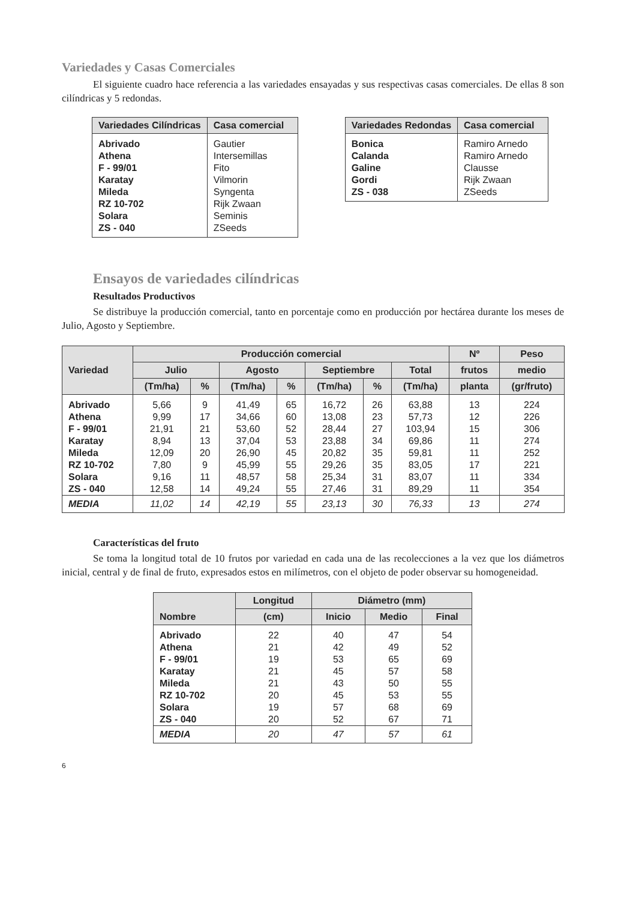Variedades y Casas Comerciales
El siguiente cuadro hace referencia a las variedades ensayadas y sus respectivas casas comerciales. De ellas 8 son cilíndricas y 5 redondas.
| Variedades Cilíndricas | Casa comercial |
| --- | --- |
| Abrivado | Gautier |
| Athena | Intersemillas |
| F - 99/01 | Fito |
| Karatay | Vilmorin |
| Mileda | Syngenta |
| RZ 10-702 | Rijk Zwaan |
| Solara | Seminis |
| ZS - 040 | ZSeeds |
| Variedades Redondas | Casa comercial |
| --- | --- |
| Bonica | Ramiro Arnedo |
| Calanda | Ramiro Arnedo |
| Galine | Clausse |
| Gordi | Rijk Zwaan |
| ZS - 038 | ZSeeds |
Ensayos de variedades cilíndricas
Resultados Productivos
Se distribuye la producción comercial, tanto en porcentaje como en producción por hectárea durante los meses de Julio, Agosto y Septiembre.
| Variedad | Producción comercial | | | | | | | Nº | Peso |
| --- | --- | --- | --- | --- | --- | --- | --- | --- | --- |
| | Julio | | Agosto | | Septiembre | | Total | frutos | medio |
| | (Tm/ha) | % | (Tm/ha) | % | (Tm/ha) | % | (Tm/ha) | planta | (gr/fruto) |
| Abrivado | 5,66 | 9 | 41,49 | 65 | 16,72 | 26 | 63,88 | 13 | 224 |
| Athena | 9,99 | 17 | 34,66 | 60 | 13,08 | 23 | 57,73 | 12 | 226 |
| F - 99/01 | 21,91 | 21 | 53,60 | 52 | 28,44 | 27 | 103,94 | 15 | 306 |
| Karatay | 8,94 | 13 | 37,04 | 53 | 23,88 | 34 | 69,86 | 11 | 274 |
| Mileda | 12,09 | 20 | 26,90 | 45 | 20,82 | 35 | 59,81 | 11 | 252 |
| RZ 10-702 | 7,80 | 9 | 45,99 | 55 | 29,26 | 35 | 83,05 | 17 | 221 |
| Solara | 9,16 | 11 | 48,57 | 58 | 25,34 | 31 | 83,07 | 11 | 334 |
| ZS - 040 | 12,58 | 14 | 49,24 | 55 | 27,46 | 31 | 89,29 | 11 | 354 |
| MEDIA | 11,02 | 14 | 42,19 | 55 | 23,13 | 30 | 76,33 | 13 | 274 |
Características del fruto
Se toma la longitud total de 10 frutos por variedad en cada una de las recolecciones a la vez que los diámetros inicial, central y de final de fruto, expresados estos en milímetros, con el objeto de poder observar su homogeneidad.
| Nombre | Longitud | Diámetro (mm) | | |
| --- | --- | --- | --- | --- |
| | (cm) | Inicio | Medio | Final |
| Abrivado | 22 | 40 | 47 | 54 |
| Athena | 21 | 42 | 49 | 52 |
| F - 99/01 | 19 | 53 | 65 | 69 |
| Karatay | 21 | 45 | 57 | 58 |
| Mileda | 21 | 43 | 50 | 55 |
| RZ 10-702 | 20 | 45 | 53 | 55 |
| Solara | 19 | 57 | 68 | 69 |
| ZS - 040 | 20 | 52 | 67 | 71 |
| MEDIA | 20 | 47 | 57 | 61 |
6